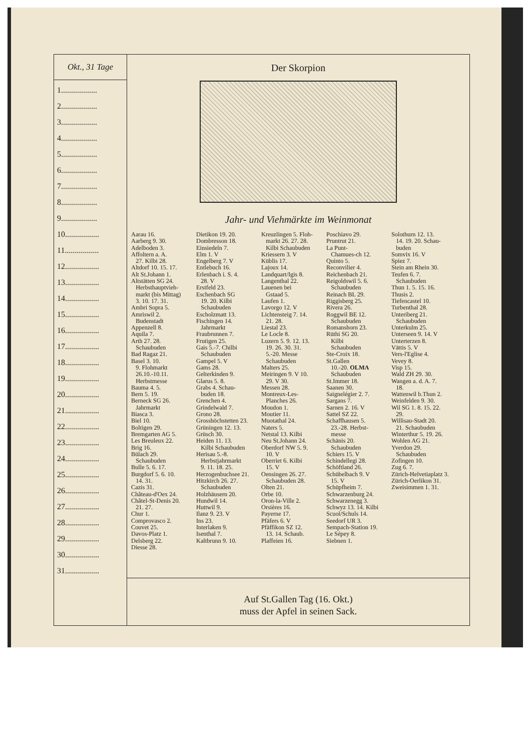Okt., 31 Tage
1..................
2..................
3..................
4..................
5..................
6..................
7..................
8..................
9..................
10.................
11.................
12.................
13.................
14.................
15.................
16.................
17.................
18.................
19.................
20.................
21.................
22.................
23.................
24.................
25.................
26.................
27.................
28.................
29.................
30.................
31.................
Der Skorpion
Jahr- und Viehmärkte im Weinmonat
Aarau 16. Aarberg 9. 30. Adelboden 3. Affoltern a. A. 27. Kilbi 28. Altdorf 10. 15. 17. Alt St.Johann 1. Altstätten SG 24. Herbsthauptvieh- markt (bis Mittag) 3. 10. 17. 31. Ambri Sopra 5. Amriswil 2. Budenstadt Appenzell 8. Aquila 7. Arth 27. 28. Schaubuden Bad Ragaz 21. Basel 3. 10. 9. Flohmarkt 26.10.-10.11. Herbstmesse Bauma 4. 5. Bern 5. 19. Berneck SG 26. Jahrmarkt Biasca 3. Biel 10. Boltigen 29. Bremgarten AG 5. Les Breuleux 22. Brig 16. Bülach 29. Schaubuden Bulle 5. 6. 17. Burgdorf 5. 6. 10. 14. 31. Cazis 31. Château-d'Oex 24. Châtel-St-Denis 20. 21. 27. Chur 1. Comprovasco 2. Couvet 25. Davos-Platz 1. Delsberg 22. Diesse 28.
Dietikon 19. 20. Dombresson 18. Einsiedeln 7. Elm 1. V Engelberg 7. V Entlebuch 16. Erlenbach i. S. 4. 28. V Erstfeld 23. Eschenbach SG 19. 20. Kilbi Schaubuden Escholzmatt 13. Fischingen 14. Jahrmarkt Fraubrunnen 7. Frutigen 25. Gais 5.-7. Chilbi Schaubuden Gampel 5. V Gams 28. Gelterkinden 9. Glarus 5. 8. Grabs 4. Schau- buden 18. Grenchen 4. Grindelwald 7. Grono 28. Grosshöchstetten 23. Grüningen 12. 13. Grüsch 30. Heiden 11. 13. Kilbi Schaubuden Herisau 5.-8. Herbstjahrmarkt 9. 11. 18. 25. Herzogenbuchsee 21. Hitzkirch 26. 27. Schaubuden Holzhäusern 20. Hundwil 14. Huttwil 9. Ilanz 9. 23. V Ins 23. Interlaken 9. Isenthal 7. Kaltbrunn 9. 10.
Kreuzlingen 5. Floh- markt 26. 27. 28. Kilbi Schaubuden Kriessern 3. V Küblis 17. Lajoux 14. Landquart/Igis 8. Langenthal 22. Lauenen bei Gstaad 5. Laufen 1. Lavorgo 12. V Lichtensteig 7. 14. 21. 28. Liestal 23. Le Locle 8. Luzern 5. 9. 12. 13. 19. 26. 30. 31. 5.-20. Messe Schaubuden Malters 25. Meiringen 9. V 10. 29. V 30. Messen 28. Montreux-Les- Planches 26. Moudon 1. Moutier 11. Muotathal 24. Naters 5. Netstal 13. Kilbi Neu St.Johann 24. Oberdorf NW 5. 9. 10. V Oberriet 6. Kilbi 15. V Oensingen 26. 27. Schaubuden 28. Olten 21. Orbe 10. Oron-la-Ville 2. Orsières 16. Payerne 17. Pfäfers 6. V Pfäffikon SZ 12. 13. 14. Schaub. Plaffeien 16.
Poschiavo 29. Pruntrut 21. La Punt- Chamues-ch 12. Quinto 5. Reconvilier 4. Reichenbach 21. Reigoldswil 5. 6. Schaubuden Reinach BL 29. Riggisberg 25. Rivera 26. Roggwil BE 12. Schaubuden Romanshorn 23. Rüthi SG 20. Kilbi Schaubuden Ste-Croix 18. St.Gallen 10.-20. OLMA Schaubuden St.Immer 18. Saanen 30. Saignelégier 2. 7. Sargans 7. Sarnen 2. 16. V Sattel SZ 22. Schaffhausen 5. 23.-28. Herbst- messe Schänis 20. Schaubuden Schiers 15. V Schindellegi 28. Schöftland 26. Schübelbach 9. V 15. V Schüpfheim 7. Schwarzenburg 24. Schwarzenegg 3. Schwyz 13. 14. Kilbi Scuol/Schuls 14. Seedorf UR 3. Sempach-Station 19. Le Sépey 8. Siebnen 1.
Solothurn 12. 13. 14. 19. 20. Schau- buden Somvix 16. V Spiez 7. Stein am Rhein 30. Teufen 6. 7. Schaubuden Thun 1. 5. 15. 16. Thusis 2. Tiefencastel 10. Turbenthal 28. Unteriberg 21. Schaubuden Unterkulm 25. Unterseen 9. 14. V Unterterzen 8. Vättis 5. V Vers-l'Eglise 4. Vevey 8. Visp 15. Wald ZH 29. 30. Wangen a. d. A. 7. 18. Wattenwil b.Thun 2. Weinfelden 9. 30. Wil SG 1. 8. 15. 22. 29. Willisau-Stadt 20. 21. Schaubuden Winterthur 5. 19. 26. Wohlen AG 21. Yverdon 29. Schaubuden Zofingen 10. Zug 6. 7. Zürich-Helvetiaplatz 3. Zürich-Oerlikon 31. Zweisimmen 1. 31.
Auf St.Gallen Tag (16. Okt.)
muss der Apfel in seinen Sack.